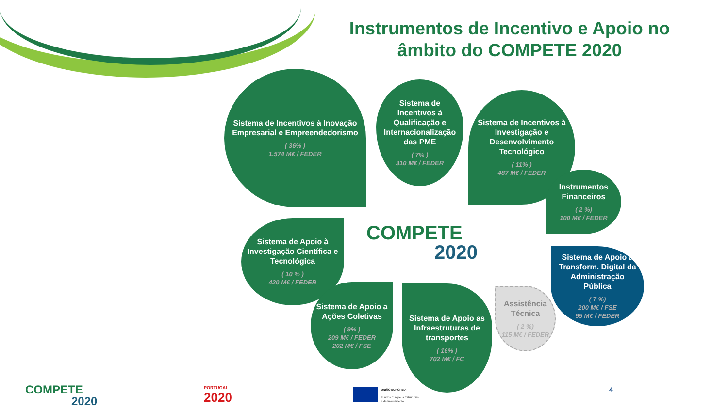Instrumentos de Incentivo e Apoio no âmbito do COMPETE 2020
Sistema de Incentivos à Inovação Empresarial e Empreendedorismo
( 36% )
1.574 M€ / FEDER
Sistema de Incentivos à Qualificação e Internacionalização das PME
( 7% )
310 M€ / FEDER
Sistema de Incentivos à Investigação e Desenvolvimento Tecnológico
( 11% )
487 M€ / FEDER
Instrumentos Financeiros
( 2 %)
100 M€ / FEDER
Sistema de Apoio à Investigação Científica e Tecnológica
( 10 % )
420 M€ / FEDER
Sistema de Apoio a Ações Coletivas
( 9% )
209 M€ / FEDER
202 M€ / FSE
Sistema de Apoio as Infraestruturas de transportes
( 16% )
702 M€ / FC
Assistência Técnica
( 2 %)
115 M€ / FEDER
Sistema de Apoio à Transform. Digital da Administração Pública
( 7 %)
200 M€ / FSE
95 M€ / FEDER
COMPETE
2020
COMPETE
2020
PORTUGAL
2020
UNIÃO EUROPEIA
Fundos Europeus Estruturais
e de Investimento
4